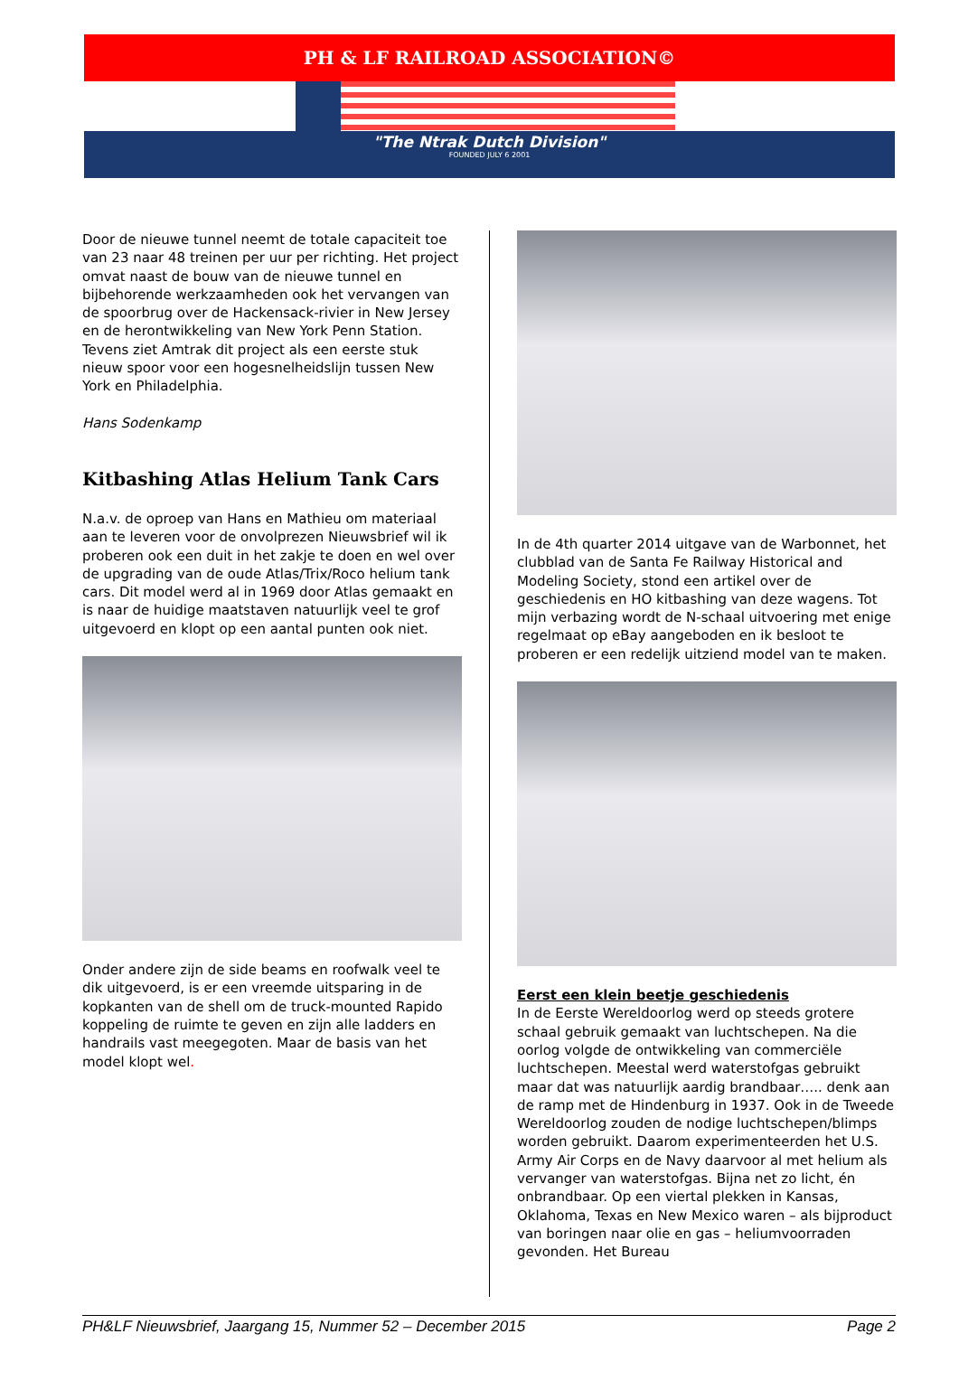PH & LF RAILROAD ASSOCIATION©
"The Ntrak Dutch Division"
FOUNDED JULY 6 2001
Door de nieuwe tunnel neemt de totale capaciteit toe van 23 naar 48 treinen per uur per richting. Het project omvat naast de bouw van de nieuwe tunnel en bijbehorende werkzaamheden ook het vervangen van de spoorbrug over de Hackensack-rivier in New Jersey en de herontwikkeling van New York Penn Station. Tevens ziet Amtrak dit project als een eerste stuk nieuw spoor voor een hogesnelheidslijn tussen New York en Philadelphia.
Hans Sodenkamp
Kitbashing Atlas Helium Tank Cars
N.a.v. de oproep van Hans en Mathieu om materiaal aan te leveren voor de onvolprezen Nieuwsbrief wil ik proberen ook een duit in het zakje te doen en wel over de upgrading van de oude Atlas/Trix/Roco helium tank cars. Dit model werd al in 1969 door Atlas gemaakt en is naar de huidige maatstaven natuurlijk veel te grof uitgevoerd en klopt op een aantal punten ook niet.
Onder andere zijn de side beams en roofwalk veel te dik uitgevoerd, is er een vreemde uitsparing in de kopkanten van de shell om de truck-mounted Rapido koppeling de ruimte te geven en zijn alle ladders en handrails vast meegegoten. Maar de basis van het model klopt wel.
In de 4th quarter 2014 uitgave van de Warbonnet, het clubblad van de Santa Fe Railway Historical and Modeling Society, stond een artikel over de geschiedenis en HO kitbashing van deze wagens. Tot mijn verbazing wordt de N-schaal uitvoering met enige regelmaat op eBay aangeboden en ik besloot te proberen er een redelijk uitziend model van te maken.
Eerst een klein beetje geschiedenis
In de Eerste Wereldoorlog werd op steeds grotere schaal gebruik gemaakt van luchtschepen. Na die oorlog volgde de ontwikkeling van commerciële luchtschepen. Meestal werd waterstofgas gebruikt maar dat was natuurlijk aardig brandbaar….. denk aan de ramp met de Hindenburg in 1937. Ook in de Tweede Wereldoorlog zouden de nodige luchtschepen/blimps worden gebruikt. Daarom experimenteerden het U.S. Army Air Corps en de Navy daarvoor al met helium als vervanger van waterstofgas. Bijna net zo licht, én onbrandbaar. Op een viertal plekken in Kansas, Oklahoma, Texas en New Mexico waren – als bijproduct van boringen naar olie en gas – heliumvoorraden gevonden. Het Bureau
PH&LF Nieuwsbrief, Jaargang 15, Nummer 52 – December 2015 Page 2